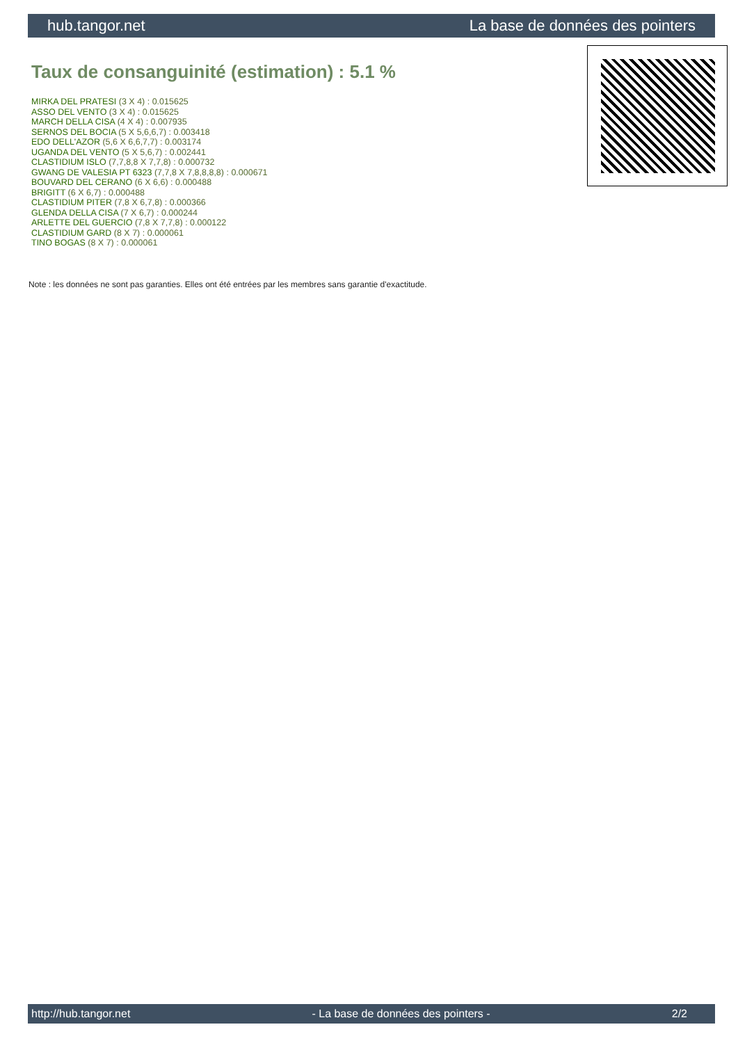hub.tangor.net La base de données des pointers
Taux de consanguinité (estimation) : 5.1 %
MIRKA DEL PRATESI (3 X 4) : 0.015625
ASSO DEL VENTO (3 X 4) : 0.015625
MARCH DELLA CISA (4 X 4) : 0.007935
SERNOS DEL BOCIA (5 X 5,6,6,7) : 0.003418
EDO DELL'AZOR (5,6 X 6,6,7,7) : 0.003174
UGANDA DEL VENTO (5 X 5,6,7) : 0.002441
CLASTIDIUM ISLO (7,7,8,8 X 7,7,8) : 0.000732
GWANG DE VALESIA PT 6323 (7,7,8 X 7,8,8,8,8) : 0.000671
BOUVARD DEL CERANO (6 X 6,6) : 0.000488
BRIGITT (6 X 6,7) : 0.000488
CLASTIDIUM PITER (7,8 X 6,7,8) : 0.000366
GLENDA DELLA CISA (7 X 6,7) : 0.000244
ARLETTE DEL GUERCIO (7,8 X 7,7,8) : 0.000122
CLASTIDIUM GARD (8 X 7) : 0.000061
TINO BOGAS (8 X 7) : 0.000061
Note : les données ne sont pas garanties. Elles ont été entrées par les membres sans garantie d'exactitude.
http://hub.tangor.net - La base de données des pointers - 2/2